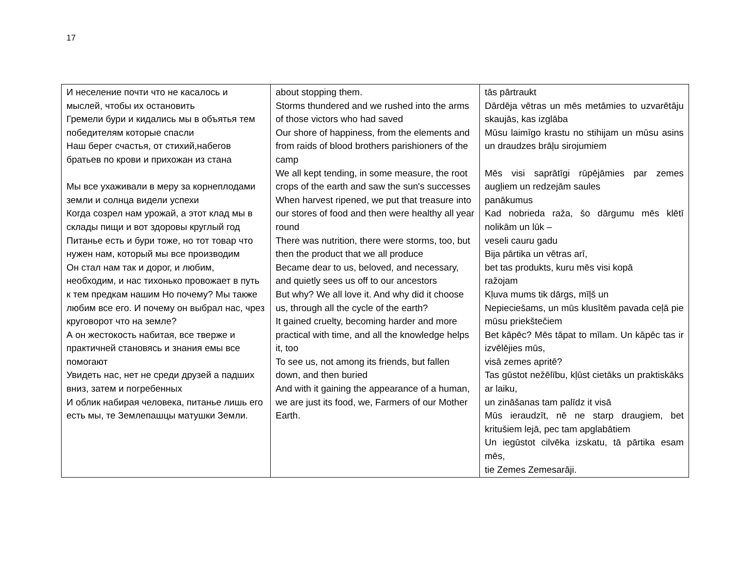17
| И неселение почти что не касалось и мыслей, чтобы их остановить Гремели бури и кидались мы в объятья тем победителям которые спасли Наш берег счастья, от стихий,набегов братьев по крови и прихожан из стана Мы все ухаживали в меру за корнеплодами земли и солнца видели успехи Когда созрел нам урожай, а этот клад мы в склады пищи и вот здоровы круглый год Питанье есть и бури тоже, но тот товар что нужен нам, который мы все производим Он стал нам так и дорог, и любим, необходим, и нас тихонько провожает в путь к тем предкам нашим Но почему? Мы также любим все его. И почему он выбрал нас, чрез круговорот что на земле? А он жестокость набитая, все тверже и практичней становясь и знания емы все помогают Увидеть нас, нет не среди друзей а падших вниз, затем и погребенных И облик набирая человека, питанье лишь его есть мы, те Землепашцы матушки Земли. | about stopping them. Storms thundered and we rushed into the arms of those victors who had saved Our shore of happiness, from the elements and from raids of blood brothers parishioners of the camp We all kept tending, in some measure, the root crops of the earth and saw the sun's successes When harvest ripened, we put that treasure into our stores of food and then were healthy all year round There was nutrition, there were storms, too, but then the product that we all produce Became dear to us, beloved, and necessary, and quietly sees us off to our ancestors But why? We all love it. And why did it choose us, through all the cycle of the earth? It gained cruelty, becoming harder and more practical with time, and all the knowledge helps it, too To see us, not among its friends, but fallen down, and then buried And with it gaining the appearance of a human, we are just its food, we, Farmers of our Mother Earth. | tās pārtraukt Dārdēja vētras un mēs metāmies to uzvarētāju skaujās, kas izglāba Mūsu laimīgo krastu no stihijam un mūsu asins un draudzes brāļu sirojumiem Mēs visi saprātīgi rūpējāmies par zemes augļiem un redzejām saules panākumus Kad nobrieda raža, šo dārgumu mēs klētī nolikām un lūk – veseli cauru gadu Bija pārtika un vētras arī, bet tas produkts, kuru mēs visi kopā ražojam Kļuva mums tik dārgs, mīļš un Nepieciešams, un mūs klusītēm pavada ceļā pie mūsu priekštečiem Bet kāpēc? Mēs tāpat to mīlam. Un kāpēc tas ir izvēlējies mūs, visā zemes apritē? Tas gūstot nežēlību, kļūst cietāks un praktiskāks ar laiku, un zināšanas tam palīdz it visā Mūs ieraudzīt, nē ne starp draugiem, bet kritušiem lejā, pec tam apglabātiem Un iegūstot cilvēka izskatu, tā pārtika esam mēs, tie Zemes Zemesarāji. |